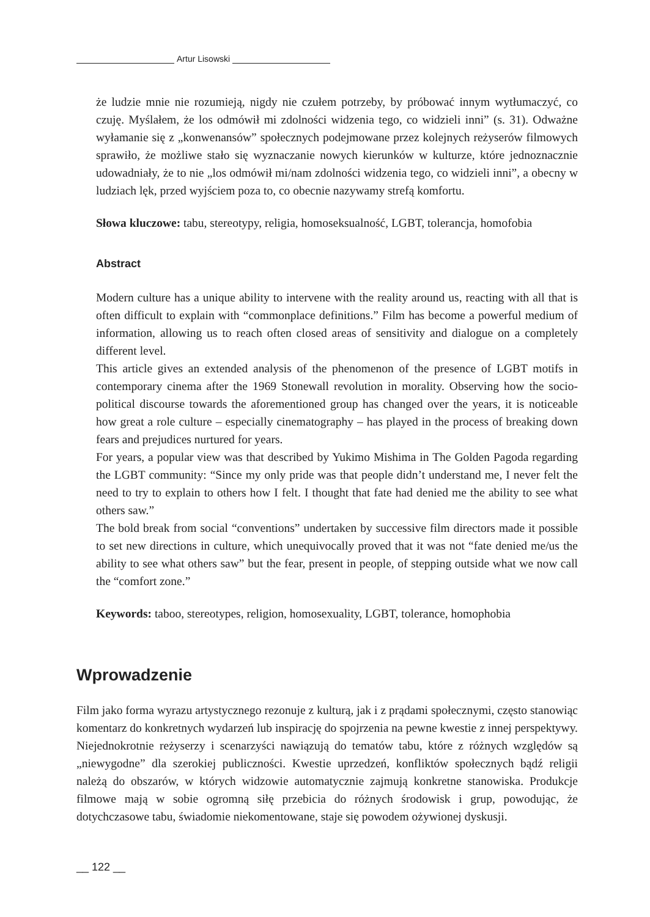Artur Lisowski
że ludzie mnie nie rozumieją, nigdy nie czułem potrzeby, by próbować innym wytłumaczyć, co czuję. Myślałem, że los odmówił mi zdolności widzenia tego, co widzieli inni” (s. 31). Odważne wyłamanie się z „konwenansów” społecznych podejmowane przez kolejnych reżyserów filmowych sprawiło, że możliwe stało się wyznaczanie nowych kierunków w kulturze, które jednoznacznie udowadniały, że to nie „los odmówił mi/nam zdolności widzenia tego, co widzieli inni”, a obecny w ludziach lęk, przed wyjściem poza to, co obecnie nazywamy strefą komfortu.
Słowa kluczowe: tabu, stereotypy, religia, homoseksualność, LGBT, tolerancja, homofobia
Abstract
Modern culture has a unique ability to intervene with the reality around us, reacting with all that is often difficult to explain with “commonplace definitions.” Film has become a powerful medium of information, allowing us to reach often closed areas of sensitivity and dialogue on a completely different level.
This article gives an extended analysis of the phenomenon of the presence of LGBT motifs in contemporary cinema after the 1969 Stonewall revolution in morality. Observing how the socio-political discourse towards the aforementioned group has changed over the years, it is noticeable how great a role culture – especially cinematography – has played in the process of breaking down fears and prejudices nurtured for years.
For years, a popular view was that described by Yukimo Mishima in The Golden Pagoda regarding the LGBT community: “Since my only pride was that people didn’t understand me, I never felt the need to try to explain to others how I felt. I thought that fate had denied me the ability to see what others saw.”
The bold break from social “conventions” undertaken by successive film directors made it possible to set new directions in culture, which unequivocally proved that it was not “fate denied me/us the ability to see what others saw” but the fear, present in people, of stepping outside what we now call the “comfort zone.”
Keywords: taboo, stereotypes, religion, homosexuality, LGBT, tolerance, homophobia
Wprowadzenie
Film jako forma wyrazu artystycznego rezonuje z kulturą, jak i z prądami społecznymi, często stanowiąc komentarz do konkretnych wydarzeń lub inspirację do spojrzenia na pewne kwestie z innej perspektywy. Niejednokrotnie reżyserzy i scenarzyści nawiązują do tematów tabu, które z różnych względów są „niewygodne” dla szerokiej publiczności. Kwestie uprzedzeń, konfliktów społecznych bądź religii należą do obszarów, w których widzowie automatycznie zajmują konkretne stanowiska. Produkcje filmowe mają w sobie ogromną siłę przebicia do różnych środowisk i grup, powodując, że dotychczasowe tabu, świadomie niekomentowane, staje się powodem ożywionej dyskusji.
__ 122 __